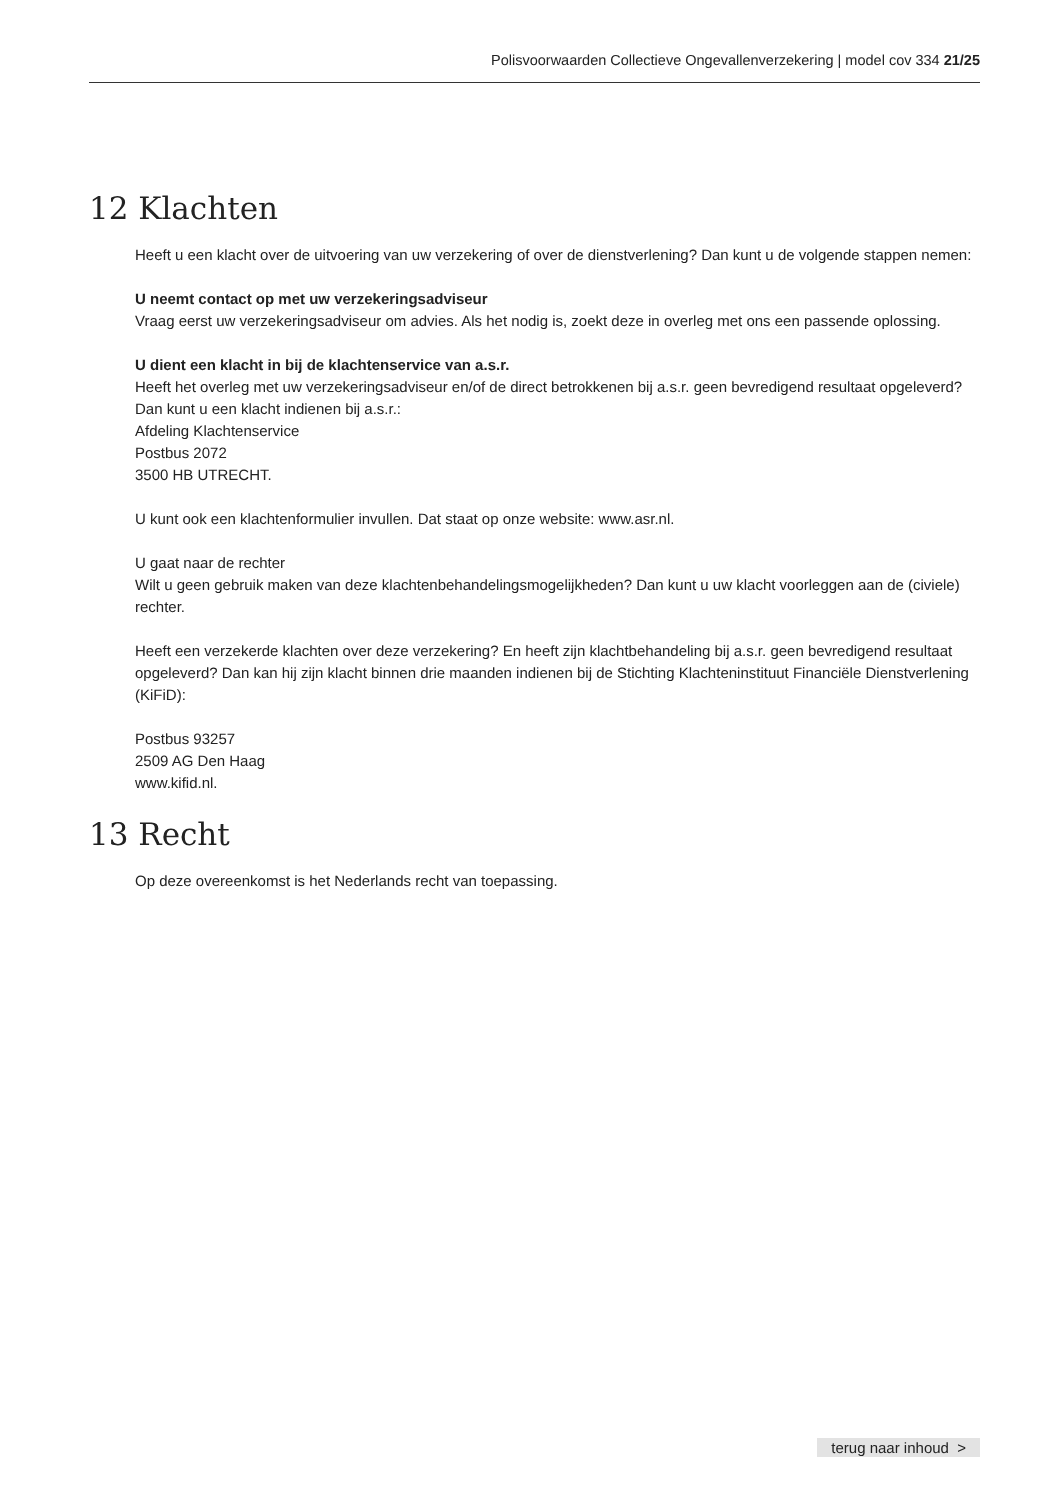Polisvoorwaarden Collectieve Ongevallenverzekering | model cov 334 21/25
12 Klachten
Heeft u een klacht over de uitvoering van uw verzekering of over de dienstverlening? Dan kunt u de volgende stappen nemen:
U neemt contact op met uw verzekeringsadviseur
Vraag eerst uw verzekeringsadviseur om advies. Als het nodig is, zoekt deze in overleg met ons een passende oplossing.
U dient een klacht in bij de klachtenservice van a.s.r.
Heeft het overleg met uw verzekeringsadviseur en/of de direct betrokkenen bij a.s.r. geen bevredigend resultaat opgeleverd? Dan kunt u een klacht indienen bij a.s.r.:
Afdeling Klachtenservice
Postbus 2072
3500 HB UTRECHT.
U kunt ook een klachtenformulier invullen. Dat staat op onze website: www.asr.nl.
U gaat naar de rechter
Wilt u geen gebruik maken van deze klachtenbehandelingsmogelijkheden? Dan kunt u uw klacht voorleggen aan de (civiele) rechter.
Heeft een verzekerde klachten over deze verzekering? En heeft zijn klachtbehandeling bij a.s.r. geen bevredigend resultaat opgeleverd? Dan kan hij zijn klacht binnen drie maanden indienen bij de Stichting Klachteninstituut Financiële Dienstverlening (KiFiD):
Postbus 93257
2509 AG Den Haag
www.kifid.nl.
13 Recht
Op deze overeenkomst is het Nederlands recht van toepassing.
terug naar inhoud >